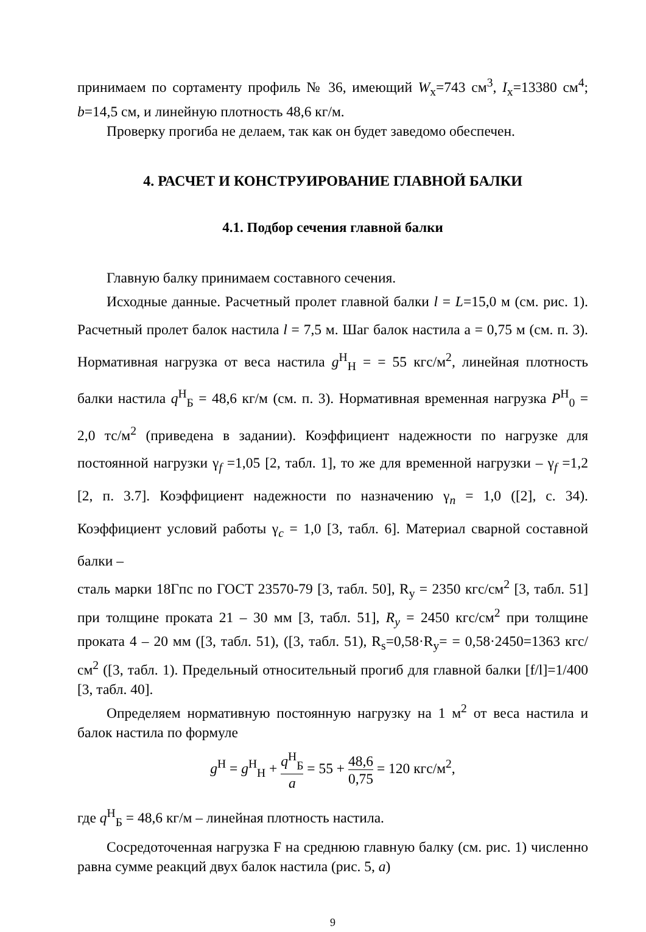принимаем по сортаменту профиль № 36, имеющий W<sub>x</sub>=743 см<sup>3</sup>, I<sub>x</sub>=13380 см<sup>4</sup>; b=14,5 см, и линейную плотность 48,6 кг/м.
Проверку прогиба не делаем, так как он будет заведомо обеспечен.
4. РАСЧЕТ И КОНСТРУИРОВАНИЕ ГЛАВНОЙ БАЛКИ
4.1. Подбор сечения главной балки
Главную балку принимаем составного сечения.
Исходные данные. Расчетный пролет главной балки l = L=15,0 м (см. рис. 1). Расчетный пролет балок настила l = 7,5 м. Шаг балок настила a = 0,75 м (см. п. 3). Нормативная нагрузка от веса настила g<sup>Н</sup><sub>Н</sub> = = 55 кгс/м<sup>2</sup>, линейная плотность балки настила q<sup>Н</sup><sub>Б</sub> = 48,6 кг/м (см. п. 3). Нормативная временная нагрузка P<sup>Н</sup><sub>0</sub> = 2,0 тс/м<sup>2</sup> (приведена в задании). Коэффициент надежности по нагрузке для постоянной нагрузки γ<sub>f</sub> =1,05 [2, табл. 1], то же для временной нагрузки – γ<sub>f</sub> =1,2 [2, п. 3.7]. Коэффициент надежности по назначению γ<sub>n</sub> = 1,0 ([2], с. 34). Коэффициент условий работы γ<sub>c</sub> = 1,0 [3, табл. 6]. Материал сварной составной балки –
сталь марки 18Гпс по ГОСТ 23570-79 [3, табл. 50], R<sub>y</sub> = 2350 кгс/см<sup>2</sup> [3, табл. 51] при толщине проката 21 – 30 мм [3, табл. 51], R<sub>y</sub> = 2450 кгс/см<sup>2</sup> при толщине проката 4 – 20 мм ([3, табл. 51), ([3, табл. 51), R<sub>s</sub>=0,58·R<sub>y</sub>= = 0,58·2450=1363 кгс/см<sup>2</sup> ([3, табл. 1). Предельный относительный прогиб для главной балки [f/l]=1/400 [3, табл. 40].
Определяем нормативную постоянную нагрузку на 1 м<sup>2</sup> от веса настила и балок настила по формуле
g<sup>Н</sup> = g<sup>Н</sup><sub>Н</sub> + q<sup>Н</sup><sub>Б</sub> a = 55 + 48,6 0,75 = 120 кгс/м<sup>2</sup>,
где q<sup>Н</sup><sub>Б</sub> = 48,6 кг/м – линейная плотность настила.
Сосредоточенная нагрузка F на среднюю главную балку (см. рис. 1) численно равна сумме реакций двух балок настила (рис. 5, а)
9